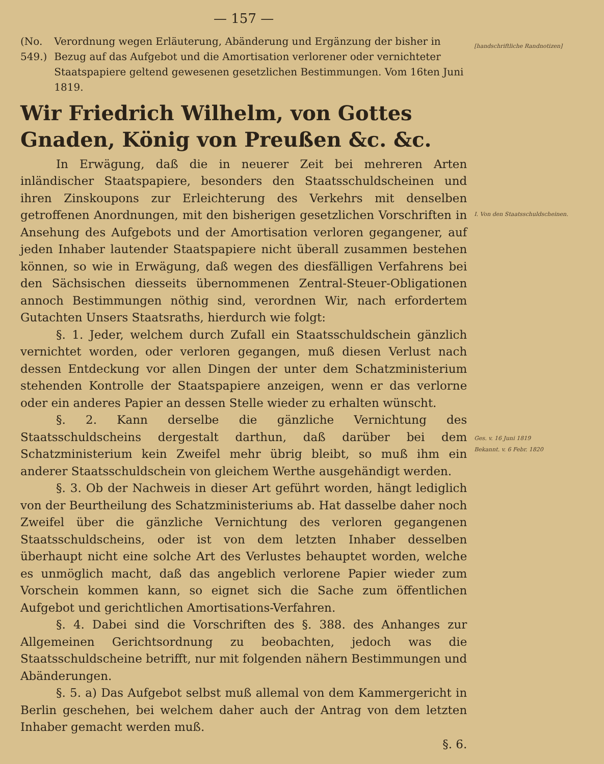— 157 —
(No. 549.) Verordnung wegen Erläuterung, Abänderung und Ergänzung der bisher in Bezug auf das Aufgebot und die Amortisation verlorener oder vernichteter Staatspapiere geltend gewesenen gesetzlichen Bestimmungen. Vom 16ten Juni 1819.
Wir Friedrich Wilhelm, von Gottes Gnaden, König von Preußen &c. &c.
In Erwägung, daß die in neuerer Zeit bei mehreren Arten inländischer Staatspapiere, besonders den Staatsschuldscheinen und ihren Zinskoupons zur Erleichterung des Verkehrs mit denselben getroffenen Anordnungen, mit den bisherigen gesetzlichen Vorschriften in Ansehung des Aufgebots und der Amortisation verloren gegangener, auf jeden Inhaber lautender Staatspapiere nicht überall zusammen bestehen können, so wie in Erwägung, daß wegen des diesfälligen Verfahrens bei den Sächsischen diesseits übernommenen Zentral-Steuer-Obligationen annoch Bestimmungen nöthig sind, verordnen Wir, nach erfordertem Gutachten Unsers Staatsraths, hierdurch wie folgt:
§. 1. Jeder, welchem durch Zufall ein Staatsschuldschein gänzlich vernichtet worden, oder verloren gegangen, muß diesen Verlust nach dessen Entdeckung vor allen Dingen der unter dem Schatzministerium stehenden Kontrolle der Staatspapiere anzeigen, wenn er das verlorne oder ein anderes Papier an dessen Stelle wieder zu erhalten wünscht.
§. 2. Kann derselbe die gänzliche Vernichtung des Staatsschuldscheins dergestalt darthun, daß darüber bei dem Schatzministerium kein Zweifel mehr übrig bleibt, so muß ihm ein anderer Staatsschuldschein von gleichem Werthe ausgehändigt werden.
§. 3. Ob der Nachweis in dieser Art geführt worden, hängt lediglich von der Beurtheilung des Schatzministeriums ab. Hat dasselbe daher noch Zweifel über die gänzliche Vernichtung des verloren gegangenen Staatsschuldscheins, oder ist von dem letzten Inhaber desselben überhaupt nicht eine solche Art des Verlustes behauptet worden, welche es unmöglich macht, daß das angeblich verlorene Papier wieder zum Vorschein kommen kann, so eignet sich die Sache zum öffentlichen Aufgebot und gerichtlichen Amortisations-Verfahren.
§. 4. Dabei sind die Vorschriften des §. 388. des Anhanges zur Allgemeinen Gerichtsordnung zu beobachten, jedoch was die Staatsschuldscheine betrifft, nur mit folgenden nähern Bestimmungen und Abänderungen.
§. 5. a) Das Aufgebot selbst muß allemal von dem Kammergericht in Berlin geschehen, bei welchem daher auch der Antrag von dem letzten Inhaber gemacht werden muß.
§. 6.
[handschriftliche Randnotizen]
I. Von den Staatsschuldscheinen.
Ges. v. 16 Juni 1819
Bekannt. v. 6 Febr. 1820